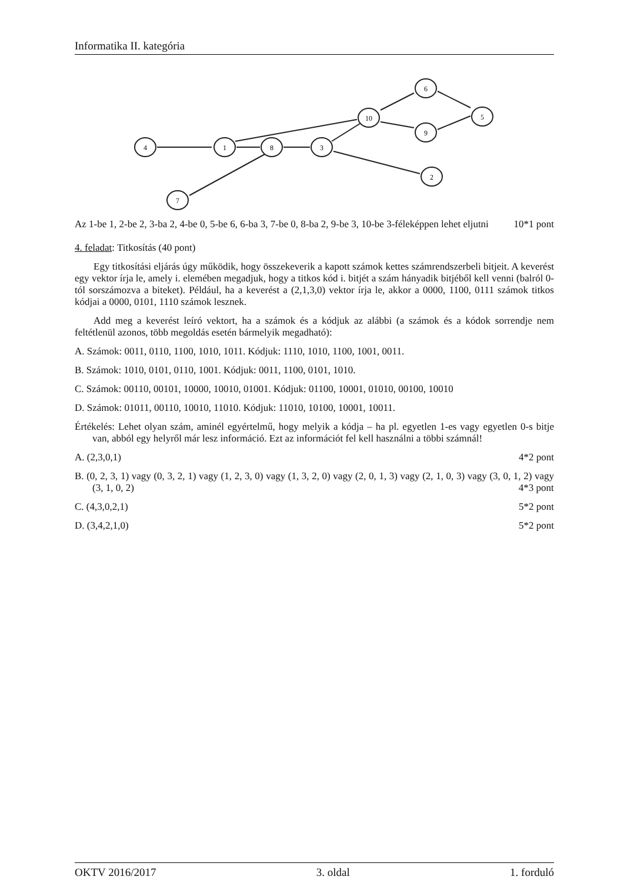Informatika II. kategória
4
1
8
3
10
6
9
5
2
7
Az 1-be 1, 2-be 2, 3-ba 2, 4-be 0, 5-be 6, 6-ba 3, 7-be 0, 8-ba 2, 9-be 3, 10-be 3-féleképpen lehet eljutni 10*1 pont
4. feladat: Titkosítás (40 pont)
Egy titkosítási eljárás úgy működik, hogy összekeverik a kapott számok kettes számrendszerbeli bitjeit. A keverést egy vektor írja le, amely i. elemében megadjuk, hogy a titkos kód i. bitjét a szám hányadik bitjéből kell venni (balról 0-tól sorszámozva a biteket). Például, ha a keverést a (2,1,3,0) vektor írja le, akkor a 0000, 1100, 0111 számok titkos kódjai a 0000, 0101, 1110 számok lesznek.
Add meg a keverést leíró vektort, ha a számok és a kódjuk az alábbi (a számok és a kódok sorrendje nem feltétlenül azonos, több megoldás esetén bármelyik megadható):
A. Számok: 0011, 0110, 1100, 1010, 1011. Kódjuk: 1110, 1010, 1100, 1001, 0011.
B. Számok: 1010, 0101, 0110, 1001. Kódjuk: 0011, 1100, 0101, 1010.
C. Számok: 00110, 00101, 10000, 10010, 01001. Kódjuk: 01100, 10001, 01010, 00100, 10010
D. Számok: 01011, 00110, 10010, 11010. Kódjuk: 11010, 10100, 10001, 10011.
Értékelés: Lehet olyan szám, aminél egyértelmű, hogy melyik a kódja – ha pl. egyetlen 1-es vagy egyetlen 0-s bitje van, abból egy helyről már lesz információ. Ezt az információt fel kell használni a többi számnál!
A. (2,3,0,1) 4*2 pont
B. (0, 2, 3, 1) vagy (0, 3, 2, 1) vagy (1, 2, 3, 0) vagy (1, 3, 2, 0) vagy (2, 0, 1, 3) vagy (2, 1, 0, 3) vagy (3, 0, 1, 2) vagy (3, 1, 0, 2) 4*3 pont
C. (4,3,0,2,1) 5*2 pont
D. (3,4,2,1,0) 5*2 pont
OKTV 2016/2017 3. oldal 1. forduló